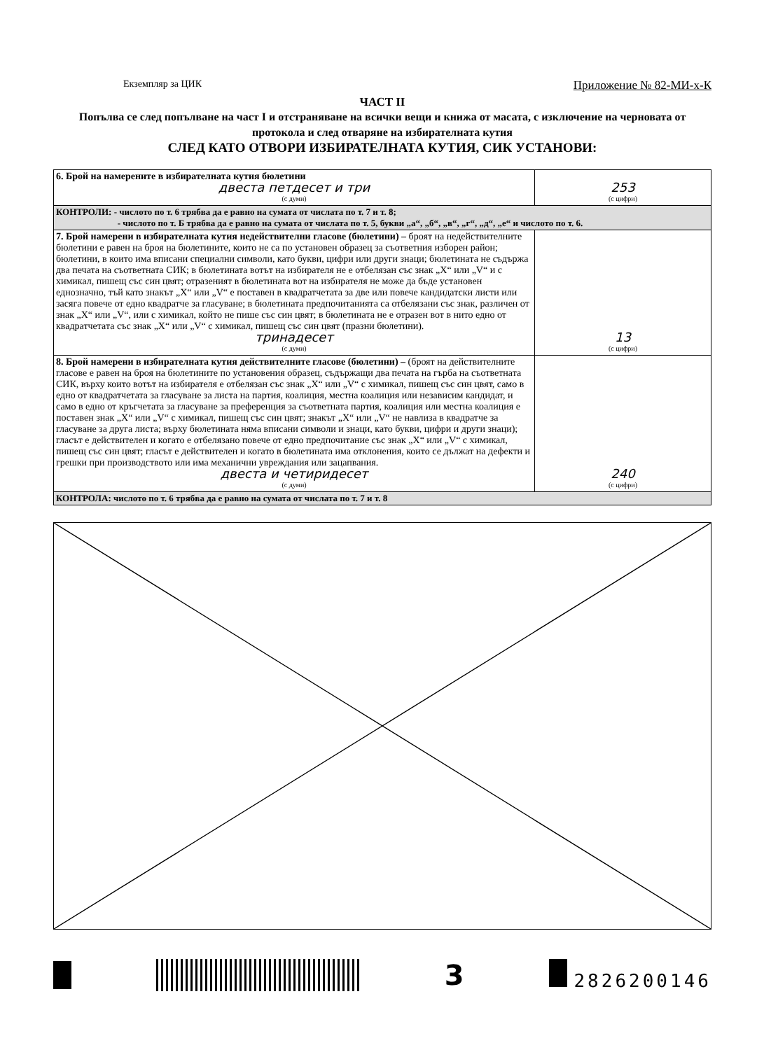Екземпляр за ЦИК Приложение № 82-МИ-х-К
ЧАСТ II
Попълва се след попълване на част I и отстраняване на всички вещи и книжа от масата, с изключение на черновата от протокола и след отваряне на избирателната кутия
СЛЕД КАТО ОТВОРИ ИЗБИРАТЕЛНАТА КУТИЯ, СИК УСТАНОВИ:
| 6. Брой на намерените в избирателната кутия бюлетини двеста петдесет и три (с думи) | 253 (с цифри) |
| КОНТРОЛИ: - числото по т. 6 трябва да е равно на сумата от числата по т. 7 и т. 8; - числото по т. Б трябва да е равно на сумата от числата по т. 5, букви „а“, „б“, „в“, „г“, „д“, „е“ и числото по т. 6. | |
| 7. Брой намерени в избирателната кутия недействителни гласове (бюлетини) – броят на недействителните бюлетини е равен на броя на бюлетините, които не са по установен образец за съответния изборен район; бюлетини, в които има вписани специални символи, като букви, цифри или други знаци; бюлетината не съдържа два печата на съответната СИК; в бюлетината вотът на избирателя не е отбелязан със знак „X“ или „V“ и с химикал, пишещ със син цвят; отразеният в бюлетината вот на избирателя не може да бъде установен еднозначно, тъй като знакът „X“ или „V“ е поставен в квадратчетата за две или повече кандидатски листи или засяга повече от едно квадратче за гласуване; в бюлетината предпочитанията са отбелязани със знак, различен от знак „X“ или „V“, или с химикал, който не пише със син цвят; в бюлетината не е отразен вот в нито едно от квадратчетата със знак „X“ или „V“ с химикал, пишещ със син цвят (празни бюлетини). тринадесет (с думи) | 13 (с цифри) |
| 8. Брой намерени в избирателната кутия действителните гласове (бюлетини) – (броят на действителните гласове е равен на броя на бюлетините по установения образец, съдържащи два печата на гърба на съответната СИК, върху които вотът на избирателя е отбелязан със знак „X“ или „V“ с химикал, пишещ със син цвят, само в едно от квадратчетата за гласуване за листа на партия, коалиция, местна коалиция или независим кандидат, и само в едно от кръгчетата за гласуване за преференция за съответната партия, коалиция или местна коалиция е поставен знак „X“ или „V“ с химикал, пишещ със син цвят; знакът „X“ или „V“ не навлиза в квадратче за гласуване за друга листа; върху бюлетината няма вписани символи и знаци, като букви, цифри и други знаци); гласът е действителен и когато е отбелязано повече от едно предпочитание със знак „X“ или „V“ с химикал, пишещ със син цвят; гласът е действителен и когато в бюлетината има отклонения, които се дължат на дефекти и грешки при производството или има механични увреждания или зацапвания. двеста и четиридесет (с думи) | 240 (с цифри) |
| КОНТРОЛА: числото по т. 6 трябва да е равно на сумата от числата по т. 7 и т. 8 | |
3 2826200146